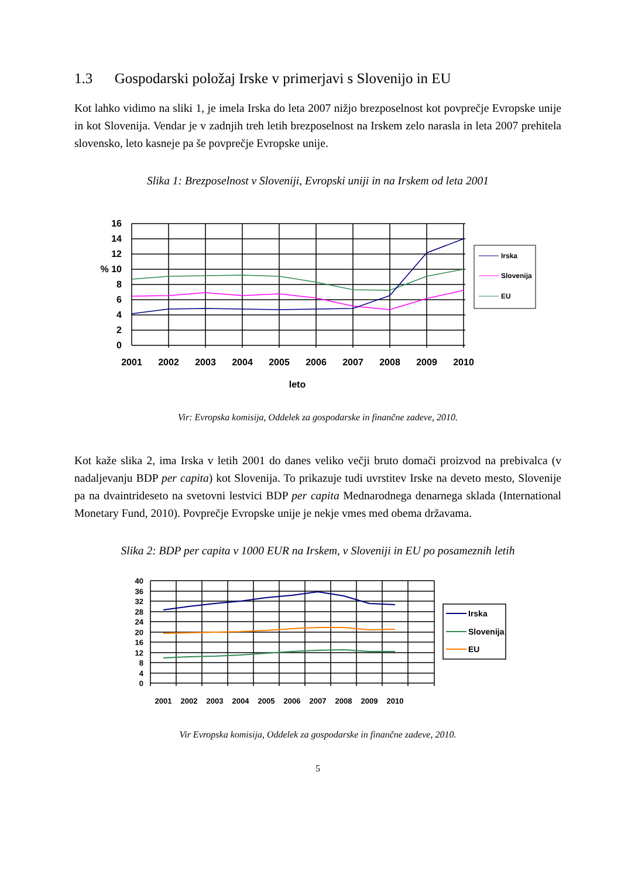1.3 Gospodarski položaj Irske v primerjavi s Slovenijo in EU
Kot lahko vidimo na sliki 1, je imela Irska do leta 2007 nižjo brezposelnost kot povprečje Evropske unije in kot Slovenija. Vendar je v zadnjih treh letih brezposelnost na Irskem zelo narasla in leta 2007 prehitela slovensko, leto kasneje pa še povprečje Evropske unije.
Slika 1: Brezposelnost v Sloveniji, Evropski uniji in na Irskem od leta 2001
16
14
12
% 10
8
6
4
2
0
2001
2002
2003
2004
2005
2006
2007
2008
2009
2010
leto
Irska
Slovenija
EU
Vir: Evropska komisija, Oddelek za gospodarske in finančne zadeve, 2010.
Kot kaže slika 2, ima Irska v letih 2001 do danes veliko večji bruto domači proizvod na prebivalca (v nadaljevanju BDP per capita) kot Slovenija. To prikazuje tudi uvrstitev Irske na deveto mesto, Slovenije pa na dvaintrideseto na svetovni lestvici BDP per capita Mednarodnega denarnega sklada (International Monetary Fund, 2010). Povprečje Evropske unije je nekje vmes med obema državama.
Slika 2: BDP per capita v 1000 EUR na Irskem, v Sloveniji in EU po posameznih letih
40
36
32
28
24
20
16
12
8
4
0
2001
2002
2003
2004
2005
2006
2007
2008
2009
2010
Irska
Slovenija
EU
Vir Evropska komisija, Oddelek za gospodarske in finančne zadeve, 2010.
5